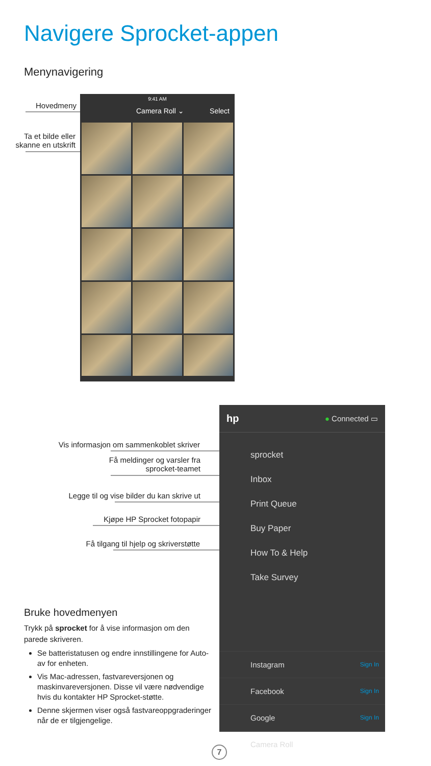Navigere Sprocket-appen
Menynavigering
Hovedmeny
Ta et bilde eller skanne en utskrift
9:41 AM
Camera Roll ⌄ Select
Vis informasjon om sammenkoblet skriver
Få meldinger og varsler fra sprocket-teamet
Legge til og vise bilder du kan skrive ut
Kjøpe HP Sprocket fotopapir
Få tilgang til hjelp og skriverstøtte
hp ● Connected ▭
sprocket
Inbox
Print Queue
Buy Paper
How To & Help
Take Survey
Instagram Sign In
Facebook Sign In
Google Sign In
Camera Roll
Bruke hovedmenyen
Trykk på sprocket for å vise informasjon om den parede skriveren.
Se batteristatusen og endre innstillingene for Auto-av for enheten.
Vis Mac-adressen, fastvareversjonen og maskinvareversjonen. Disse vil være nødvendige hvis du kontakter HP Sprocket-støtte.
Denne skjermen viser også fastvareoppgraderinger når de er tilgjengelige.
7